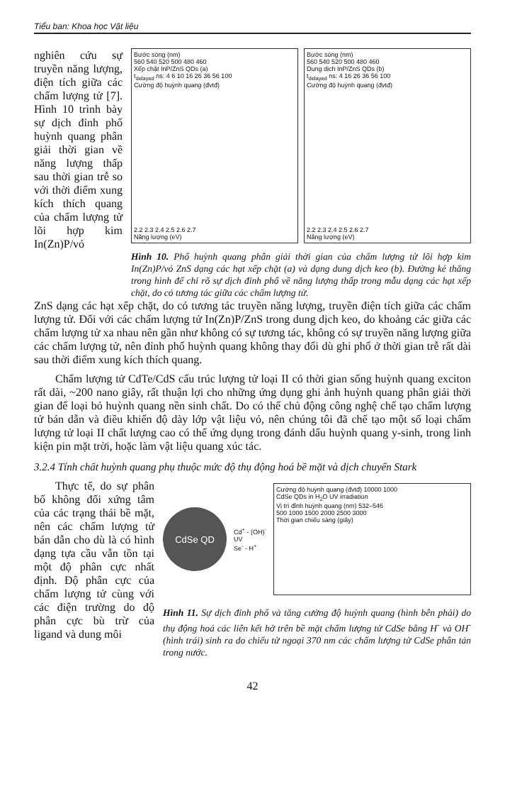Tiểu ban: Khoa học Vật liệu
nghiên cứu sự truyền năng lượng, điện tích giữa các chấm lượng tử [7]. Hình 10 trình bày sự dịch đỉnh phổ huỳnh quang phân giải thời gian về năng lượng thấp sau thời gian trễ so với thời điểm xung kích thích quang của chấm lượng tử lõi hợp kim In(Zn)P/vỏ
Bước sóng (nm)
560 540 520 500 480 460
Xếp chặt InP/ZnS QDs (a)
t<sub>delayed</sub> ns: 4 6 10 16 26 36 56 100
Cường độ huỳnh quang (đvtđ)
2.2 2.3 2.4 2.5 2.6 2.7
Năng lượng (eV)
Bước sóng (nm)
560 540 520 500 480 460
Dung dịch InP/ZnS QDs (b)
t<sub>delayed</sub> ns: 4 16 26 36 56 100
Cường độ huỳnh quang (đvtđ)
2.2 2.3 2.4 2.5 2.6 2.7
Năng lượng (eV)
Hình 10. Phổ huỳnh quang phân giải thời gian của chấm lượng tử lõi hợp kim In(Zn)P/vỏ ZnS dạng các hạt xếp chặt (a) và dạng dung dịch keo (b). Đường kẻ thẳng trong hình để chỉ rõ sự dịch đỉnh phổ về năng lượng thấp trong mẫu dạng các hạt xếp chặt, do có tương tác giữa các chấm lượng tử.
ZnS dạng các hạt xếp chặt, do có tương tác truyền năng lượng, truyền điện tích giữa các chấm lượng tử. Đối với các chấm lượng tử In(Zn)P/ZnS trong dung dịch keo, do khoảng các giữa các chấm lượng tử xa nhau nên gần như không có sự tương tác, không có sự truyền năng lượng giữa các chấm lượng tử, nên đỉnh phổ huỳnh quang không thay đổi dù ghi phổ ở thời gian trễ rất dài sau thời điểm xung kích thích quang.
Chấm lượng tử CdTe/CdS cấu trúc lượng tử loại II có thời gian sống huỳnh quang exciton rất dài, ~200 nano giây, rất thuận lợi cho những ứng dụng ghi ảnh huỳnh quang phân giải thời gian để loại bỏ huỳnh quang nền sinh chất. Do có thể chủ động công nghệ chế tạo chấm lượng tử bán dẫn và điều khiển độ dày lớp vật liệu vỏ, nên chúng tôi đã chế tạo một số loại chấm lượng tử loại II chất lượng cao có thể ứng dụng trong đánh dấu huỳnh quang y-sinh, trong linh kiện pin mặt trời, hoặc làm vật liệu quang xúc tác.
3.2.4 Tính chất huỳnh quang phụ thuộc mức độ thụ động hoá bề mặt và dịch chuyển Stark
Thực tế, do sự phân bố không đối xứng tâm của các trạng thái bề mặt, nên các chấm lượng tử bán dẫn cho dù là có hình dạng tựa cầu vẫn tồn tại một độ phân cực nhất định. Độ phân cực của chấm lượng tử cùng với các điện trường do độ phân cực bù trừ của ligand và dung môi
CdSe QD
Cd<sup>+</sup> - (OH)<sup>-</sup>
UV
Se<sup>-</sup> - H<sup>+</sup>
Cường độ huỳnh quang (đvtđ) 10000 1000
CdSe QDs in H<sub>2</sub>O UV irradiation
Vị trí đỉnh huỳnh quang (nm) 532–546
500 1000 1500 2000 2500 3000
Thời gian chiếu sáng (giây)
Hình 11. Sự dịch đỉnh phổ và tăng cường độ huỳnh quang (hình bên phải) do thụ động hoá các liên kết hở trên bề mặt chấm lượng tử CdSe bằng H<sup>-</sup> và OH<sup>-</sup> (hình trái) sinh ra do chiếu tử ngoại 370 nm các chấm lượng tử CdSe phân tán trong nước.
42